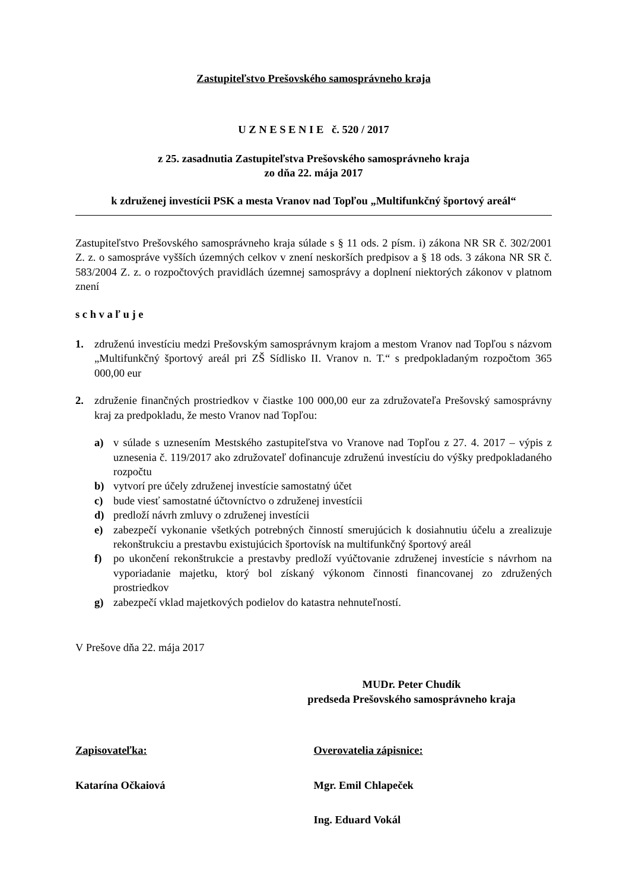Zastupiteľstvo Prešovského samosprávneho kraja
U Z N E S E N I E č. 520 / 2017
z 25. zasadnutia Zastupiteľstva Prešovského samosprávneho kraja
zo dňa 22. mája 2017
k združenej investícii PSK a mesta Vranov nad Topľou „Multifunkčný športový areál“
Zastupiteľstvo Prešovského samosprávneho kraja súlade s § 11 ods. 2 písm. i) zákona NR SR č. 302/2001 Z. z. o samospráve vyšších územných celkov v znení neskorších predpisov a § 18 ods. 3 zákona NR SR č. 583/2004 Z. z. o rozpočtových pravidlách územnej samosprávy a doplnení niektorých zákonov v platnom znení
s c h v a ľ u j e
1. združenú investíciu medzi Prešovským samosprávnym krajom a mestom Vranov nad Topľou s názvom „Multifunkčný športový areál pri ZŠ Sídlisko II. Vranov n. T.“ s predpokladaným rozpočtom 365 000,00 eur
2. združenie finančných prostriedkov v čiastke 100 000,00 eur za združovateľa Prešovský samosprávny kraj za predpokladu, že mesto Vranov nad Topľou:
a) v súlade s uznesením Mestského zastupiteľstva vo Vranove nad Topľou z 27. 4. 2017 – výpis z uznesenia č. 119/2017 ako združovateľ dofinancuje združenú investíciu do výšky predpokladaného rozpočtu
b) vytvorí pre účely združenej investície samostatný účet
c) bude viesť samostatné účtovníctvo o združenej investícii
d) predloží návrh zmluvy o združenej investícii
e) zabezpečí vykonanie všetkých potrebných činností smerujúcich k dosiahnutiu účelu a zrealizuje rekonštrukciu a prestavbu existujúcich športovísk na multifunkčný športový areál
f) po ukončení rekonštrukcie a prestavby predloží vyúčtovanie združenej investície s návrhom na vyporiadanie majetku, ktorý bol získaný výkonom činnosti financovanej zo združených prostriedkov
g) zabezpečí vklad majetkových podielov do katastra nehnuteľností.
V Prešove dňa 22. mája 2017
MUDr. Peter Chudík
predseda Prešovského samosprávneho kraja
Zapisovateľka: Overovatelia zápisnice:
Katarína Očkaiová Mgr. Emil Chlapeček
Ing. Eduard Vokál